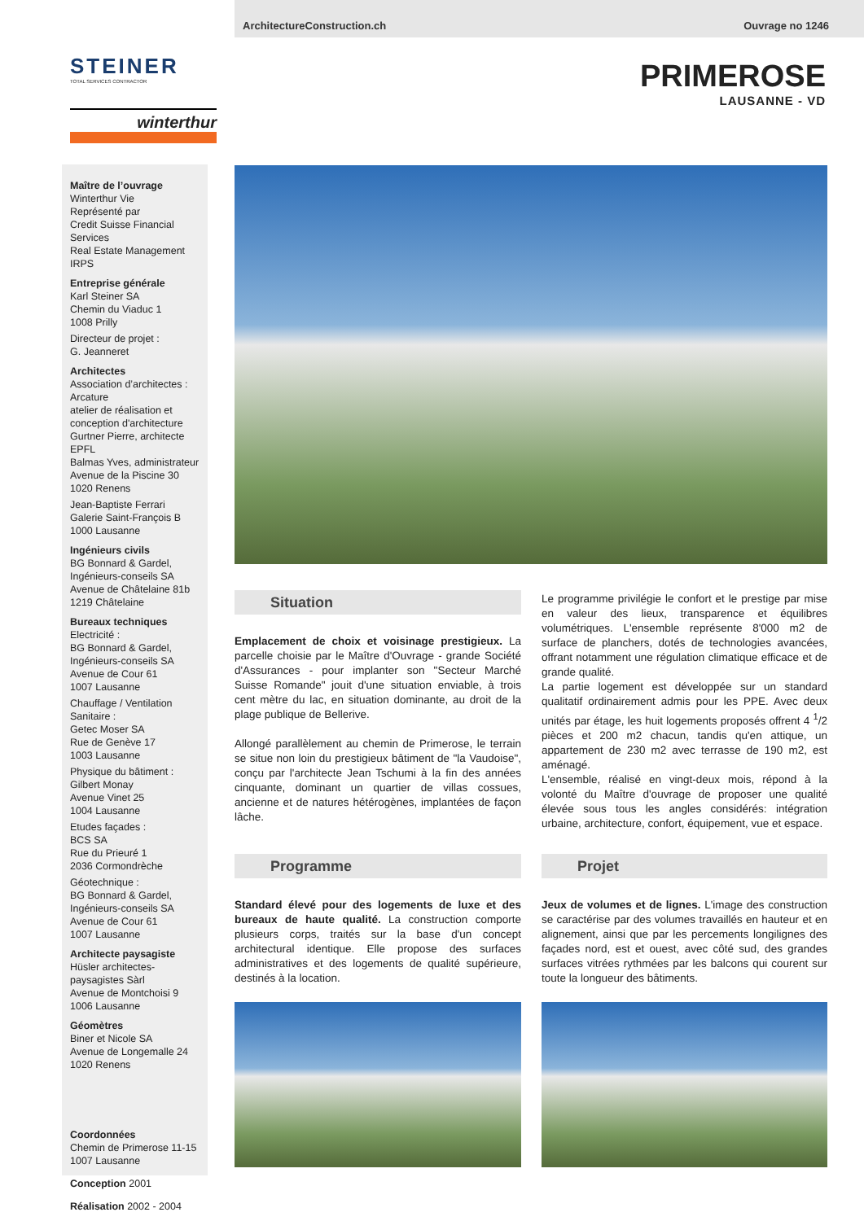ArchitectureConstruction.ch Ouvrage no 1246
STEINER
TOTAL SERVICES CONTRACTOR
winterthur
PRIMEROSE
LAUSANNE - VD
Maître de l’ouvrage
Winterthur Vie
Représenté par
Credit Suisse Financial Services
Real Estate Management IRPS
Entreprise générale
Karl Steiner SA
Chemin du Viaduc 1
1008 Prilly
Directeur de projet :
G. Jeanneret
Architectes
Association d’architectes :
Arcature
atelier de réalisation et
conception d'architecture
Gurtner Pierre, architecte EPFL
Balmas Yves, administrateur
Avenue de la Piscine 30
1020 Renens
Jean-Baptiste Ferrari
Galerie Saint-François B
1000 Lausanne
Ingénieurs civils
BG Bonnard & Gardel,
Ingénieurs-conseils SA
Avenue de Châtelaine 81b
1219 Châtelaine
Bureaux techniques
Electricité :
BG Bonnard & Gardel,
Ingénieurs-conseils SA
Avenue de Cour 61
1007 Lausanne
Chauffage / Ventilation
Sanitaire :
Getec Moser SA
Rue de Genève 17
1003 Lausanne
Physique du bâtiment :
Gilbert Monay
Avenue Vinet 25
1004 Lausanne
Etudes façades :
BCS SA
Rue du Prieuré 1
2036 Cormondrèche
Géotechnique :
BG Bonnard & Gardel,
Ingénieurs-conseils SA
Avenue de Cour 61
1007 Lausanne
Architecte paysagiste
Hüsler architectes-paysagistes Sàrl
Avenue de Montchoisi 9
1006 Lausanne
Géomètres
Biner et Nicole SA
Avenue de Longemalle 24
1020 Renens
Coordonnées
Chemin de Primerose 11-15
1007 Lausanne
Conception 2001
Réalisation 2002 - 2004
Situation
Emplacement de choix et voisinage prestigieux. La parcelle choisie par le Maître d'Ouvrage - grande Société d'Assurances - pour implanter son "Secteur Marché Suisse Romande" jouit d'une situation enviable, à trois cent mètre du lac, en situation dominante, au droit de la plage publique de Bellerive.
Allongé parallèlement au chemin de Primerose, le terrain se situe non loin du prestigieux bâtiment de "la Vaudoise", conçu par l'architecte Jean Tschumi à la fin des années cinquante, dominant un quartier de villas cossues, ancienne et de natures hétérogènes, implantées de façon lâche.
Le programme privilégie le confort et le prestige par mise en valeur des lieux, transparence et équilibres volumétriques. L'ensemble représente 8'000 m2 de surface de planchers, dotés de technologies avancées, offrant notamment une régulation climatique efficace et de grande qualité.
La partie logement est développée sur un standard qualitatif ordinairement admis pour les PPE. Avec deux unités par étage, les huit logements proposés offrent 4 <sup>1</sup>/2 pièces et 200 m2 chacun, tandis qu'en attique, un appartement de 230 m2 avec terrasse de 190 m2, est aménagé.
L'ensemble, réalisé en vingt-deux mois, répond à la volonté du Maître d'ouvrage de proposer une qualité élevée sous tous les angles considérés: intégration urbaine, architecture, confort, équipement, vue et espace.
Programme
Standard élevé pour des logements de luxe et des bureaux de haute qualité. La construction comporte plusieurs corps, traités sur la base d'un concept architectural identique. Elle propose des surfaces administratives et des logements de qualité supérieure, destinés à la location.
Projet
Jeux de volumes et de lignes. L'image des construction se caractérise par des volumes travaillés en hauteur et en alignement, ainsi que par les percements longilignes des façades nord, est et ouest, avec côté sud, des grandes surfaces vitrées rythmées par les balcons qui courent sur toute la longueur des bâtiments.